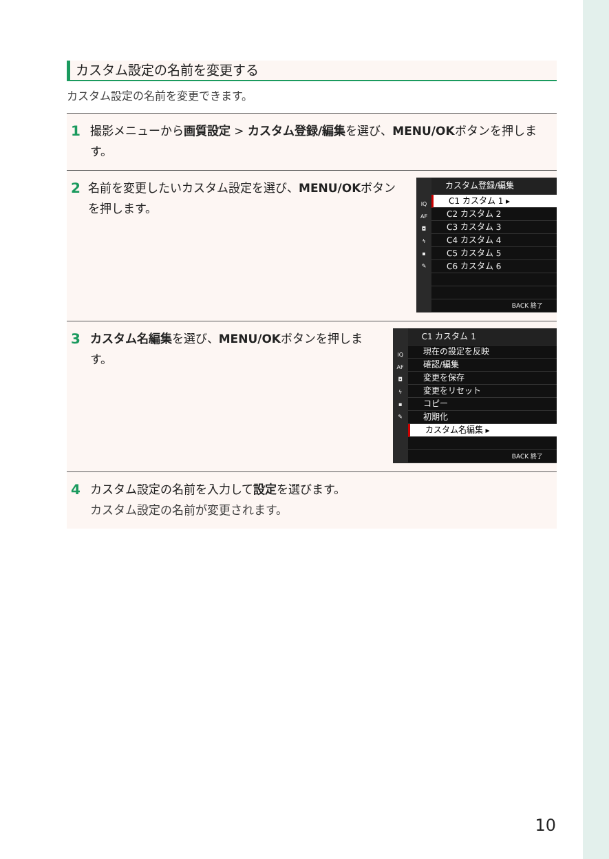カスタム設定の名前を変更する
カスタム設定の名前を変更できます。
1 撮影メニューから画質設定 > カスタム登録/編集を選び、MENU/OKボタンを押します。
2 名前を変更したいカスタム設定を選び、MENU/OKボタンを押します。
IQ
AF
◘
ϟ
▪
✎
カスタム登録/編集
C1 カスタム 1 ▸
C2 カスタム 2
C3 カスタム 3
C4 カスタム 4
C5 カスタム 5
C6 カスタム 6
BACK 終了
3 カスタム名編集を選び、MENU/OKボタンを押します。
IQ
AF
◘
ϟ
▪
✎
C1 カスタム 1
現在の設定を反映
確認/編集
変更を保存
変更をリセット
コピー
初期化
カスタム名編集 ▸
BACK 終了
4 カスタム設定の名前を入力して設定を選びます。
カスタム設定の名前が変更されます。
10